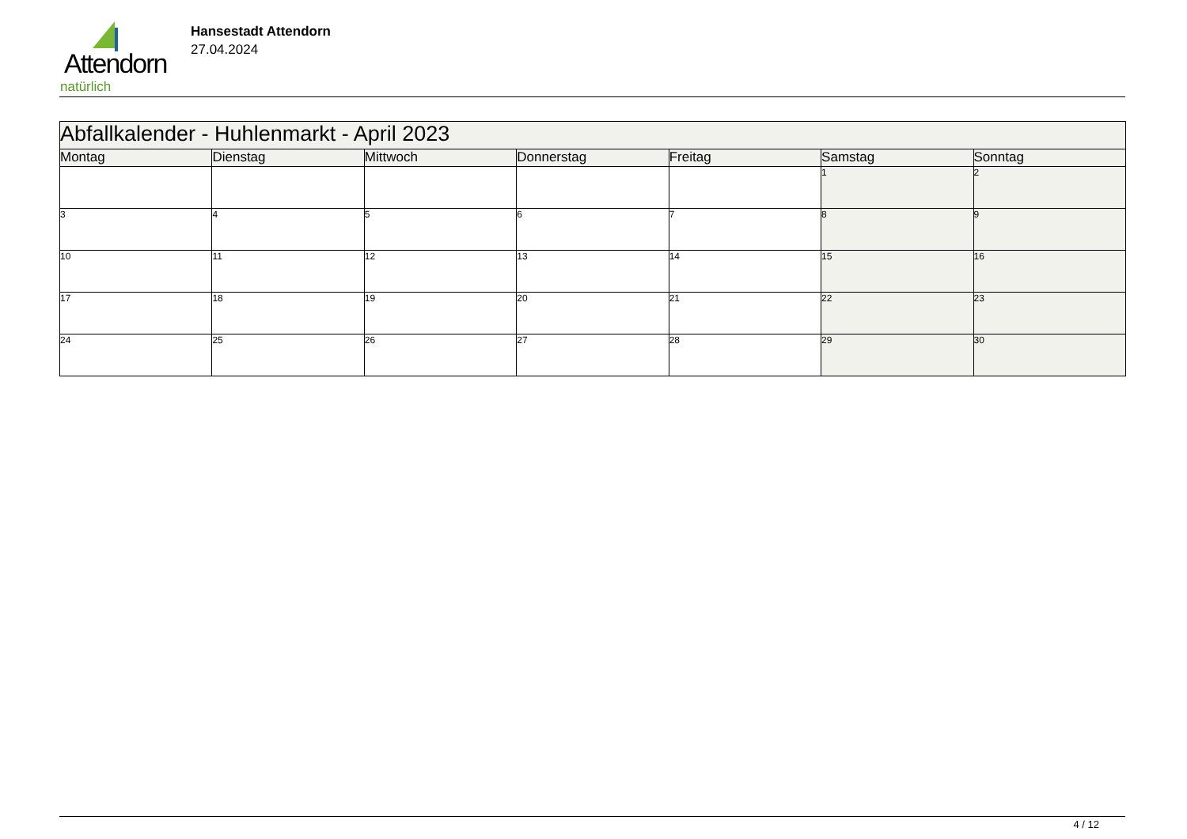Attendorn
natürlich
Hansestadt Attendorn
27.04.2024
| Abfallkalender - Huhlenmarkt - April 2023 | | | | | | |
| Montag | Dienstag | Mittwoch | Donnerstag | Freitag | Samstag | Sonntag |
| | | | | | 1 | 2 |
| 3 | 4 | 5 | 6 | 7 | 8 | 9 |
| 10 | 11 | 12 | 13 | 14 | 15 | 16 |
| 17 | 18 | 19 | 20 | 21 | 22 | 23 |
| 24 | 25 | 26 | 27 | 28 | 29 | 30 |
4 / 12